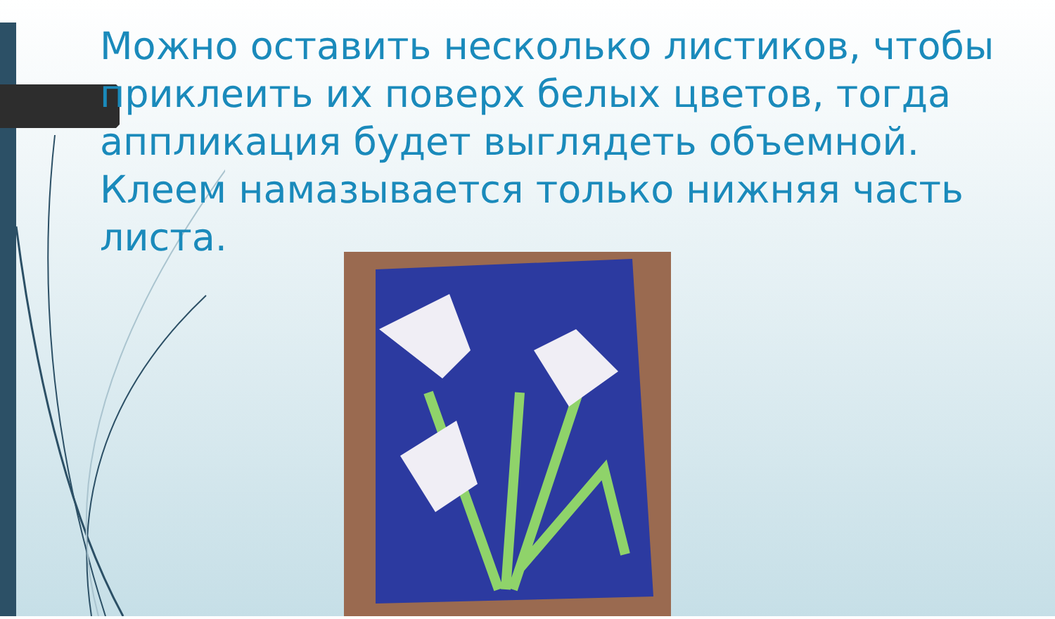Можно оставить несколько листиков, чтобы приклеить их поверх белых цветов, тогда аппликация будет выглядеть объемной. Клеем намазывается только нижняя часть листа.